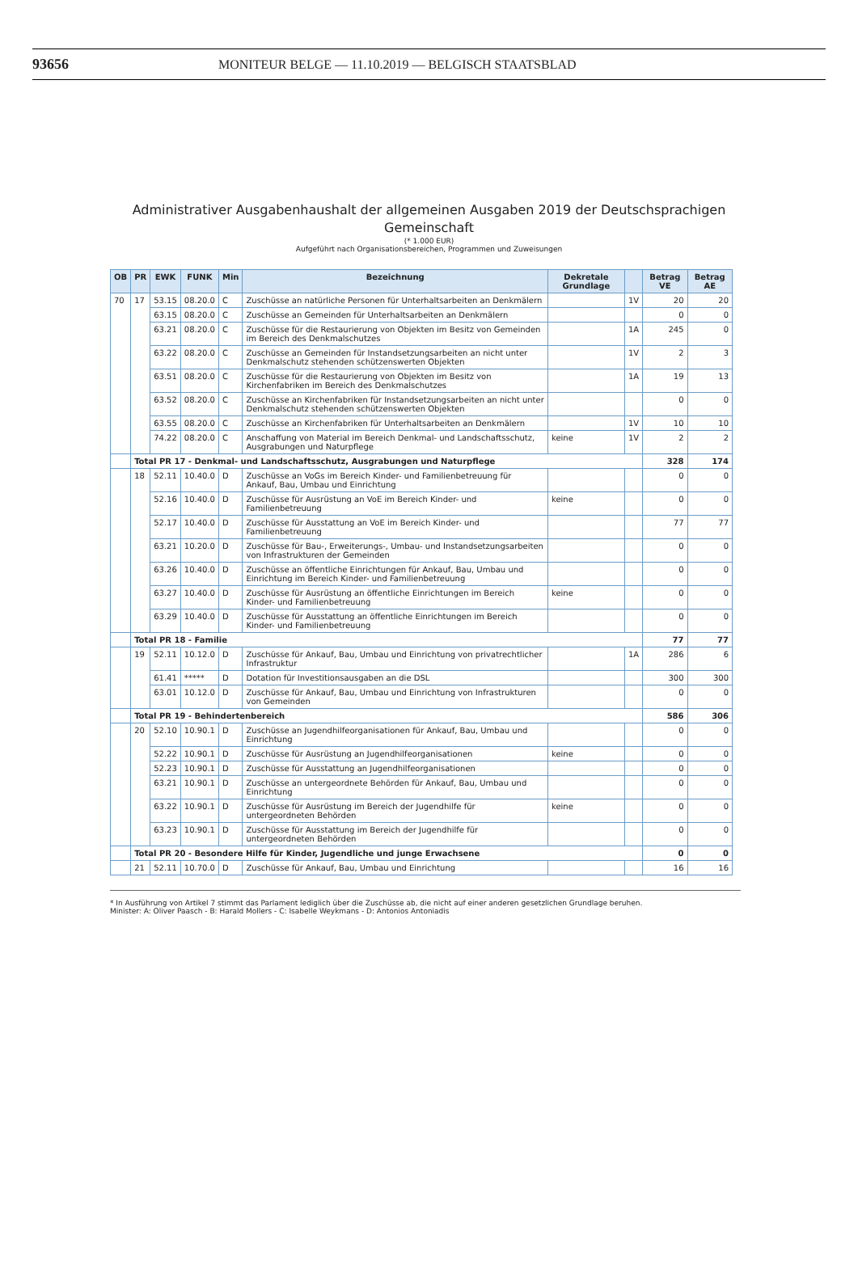93656 MONITEUR BELGE — 11.10.2019 — BELGISCH STAATSBLAD
Administrativer Ausgabenhaushalt der allgemeinen Ausgaben 2019 der Deutschsprachigen
Gemeinschaft
(* 1.000 EUR)
Aufgeführt nach Organisationsbereichen, Programmen und Zuweisungen
| OB | PR | EWK | FUNK | Min | Bezeichnung | Dekretale Grundlage | | Betrag VE | Betrag AE |
| --- | --- | --- | --- | --- | --- | --- | --- | --- | --- |
| 70 | 17 | 53.15 | 08.20.0 | C | Zuschüsse an natürliche Personen für Unterhaltsarbeiten an Denkmälern | | 1V | 20 | 20 |
| | | 63.15 | 08.20.0 | C | Zuschüsse an Gemeinden für Unterhaltsarbeiten an Denkmälern | | | 0 | 0 |
| | | 63.21 | 08.20.0 | C | Zuschüsse für die Restaurierung von Objekten im Besitz von Gemeinden im Bereich des Denkmalschutzes | | 1A | 245 | 0 |
| | | 63.22 | 08.20.0 | C | Zuschüsse an Gemeinden für Instandsetzungsarbeiten an nicht unter Denkmalschutz stehenden schützenswerten Objekten | | 1V | 2 | 3 |
| | | 63.51 | 08.20.0 | C | Zuschüsse für die Restaurierung von Objekten im Besitz von Kirchenfabriken im Bereich des Denkmalschutzes | | 1A | 19 | 13 |
| | | 63.52 | 08.20.0 | C | Zuschüsse an Kirchenfabriken für Instandsetzungsarbeiten an nicht unter Denkmalschutz stehenden schützenswerten Objekten | | | 0 | 0 |
| | | 63.55 | 08.20.0 | C | Zuschüsse an Kirchenfabriken für Unterhaltsarbeiten an Denkmälern | | 1V | 10 | 10 |
| | | 74.22 | 08.20.0 | C | Anschaffung von Material im Bereich Denkmal- und Landschaftsschutz, Ausgrabungen und Naturpflege | keine | 1V | 2 | 2 |
| | Total PR 17 - Denkmal- und Landschaftsschutz, Ausgrabungen und Naturpflege | | | | | | | 328 | 174 |
| | 18 | 52.11 | 10.40.0 | D | Zuschüsse an VoGs im Bereich Kinder- und Familienbetreuung für Ankauf, Bau, Umbau und Einrichtung | | | 0 | 0 |
| | | 52.16 | 10.40.0 | D | Zuschüsse für Ausrüstung an VoE im Bereich Kinder- und Familienbetreuung | keine | | 0 | 0 |
| | | 52.17 | 10.40.0 | D | Zuschüsse für Ausstattung an VoE im Bereich Kinder- und Familienbetreuung | | | 77 | 77 |
| | | 63.21 | 10.20.0 | D | Zuschüsse für Bau-, Erweiterungs-, Umbau- und Instandsetzungsarbeiten von Infrastrukturen der Gemeinden | | | 0 | 0 |
| | | 63.26 | 10.40.0 | D | Zuschüsse an öffentliche Einrichtungen für Ankauf, Bau, Umbau und Einrichtung im Bereich Kinder- und Familienbetreuung | | | 0 | 0 |
| | | 63.27 | 10.40.0 | D | Zuschüsse für Ausrüstung an öffentliche Einrichtungen im Bereich Kinder- und Familienbetreuung | keine | | 0 | 0 |
| | | 63.29 | 10.40.0 | D | Zuschüsse für Ausstattung an öffentliche Einrichtungen im Bereich Kinder- und Familienbetreuung | | | 0 | 0 |
| | Total PR 18 - Familie | | | | | | | 77 | 77 |
| | 19 | 52.11 | 10.12.0 | D | Zuschüsse für Ankauf, Bau, Umbau und Einrichtung von privatrechtlicher Infrastruktur | | 1A | 286 | 6 |
| | | 61.41 | ***** | D | Dotation für Investitionsausgaben an die DSL | | | 300 | 300 |
| | | 63.01 | 10.12.0 | D | Zuschüsse für Ankauf, Bau, Umbau und Einrichtung von Infrastrukturen von Gemeinden | | | 0 | 0 |
| | Total PR 19 - Behindertenbereich | | | | | | | 586 | 306 |
| | 20 | 52.10 | 10.90.1 | D | Zuschüsse an Jugendhilfeorganisationen für Ankauf, Bau, Umbau und Einrichtung | | | 0 | 0 |
| | | 52.22 | 10.90.1 | D | Zuschüsse für Ausrüstung an Jugendhilfeorganisationen | keine | | 0 | 0 |
| | | 52.23 | 10.90.1 | D | Zuschüsse für Ausstattung an Jugendhilfeorganisationen | | | 0 | 0 |
| | | 63.21 | 10.90.1 | D | Zuschüsse an untergeordnete Behörden für Ankauf, Bau, Umbau und Einrichtung | | | 0 | 0 |
| | | 63.22 | 10.90.1 | D | Zuschüsse für Ausrüstung im Bereich der Jugendhilfe für untergeordneten Behörden | keine | | 0 | 0 |
| | | 63.23 | 10.90.1 | D | Zuschüsse für Ausstattung im Bereich der Jugendhilfe für untergeordneten Behörden | | | 0 | 0 |
| | Total PR 20 - Besondere Hilfe für Kinder, Jugendliche und junge Erwachsene | | | | | | | 0 | 0 |
| | 21 | 52.11 | 10.70.0 | D | Zuschüsse für Ankauf, Bau, Umbau und Einrichtung | | | 16 | 16 |
* In Ausführung von Artikel 7 stimmt das Parlament lediglich über die Zuschüsse ab, die nicht auf einer anderen gesetzlichen Grundlage beruhen.
Minister: A: Oliver Paasch - B: Harald Mollers - C: Isabelle Weykmans - D: Antonios Antoniadis